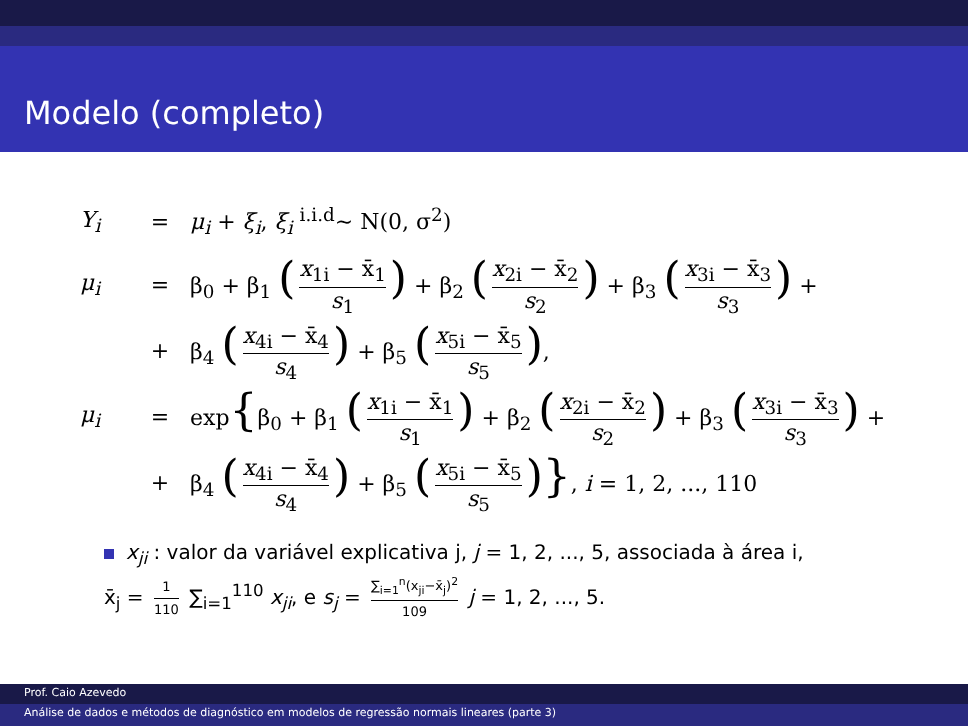Modelo (completo)
Y<sub>i</sub> = μ<sub>i</sub> + ξ<sub>i</sub>, ξ<sub>i</sub> <sup>i.i.d</sup>∼ N(0, σ<sup>2</sup>)
μ<sub>i</sub> = β<sub>0</sub> + β<sub>1</sub> (x<sub>1i</sub> − x̄<sub>1</sub> s<sub>1</sub>) + β<sub>2</sub> (x<sub>2i</sub> − x̄<sub>2</sub> s<sub>2</sub>) + β<sub>3</sub> (x<sub>3i</sub> − x̄<sub>3</sub> s<sub>3</sub>) +
+ β<sub>4</sub> (x<sub>4i</sub> − x̄<sub>4</sub> s<sub>4</sub>) + β<sub>5</sub> (x<sub>5i</sub> − x̄<sub>5</sub> s<sub>5</sub>),
μ<sub>i</sub> = exp{β<sub>0</sub> + β<sub>1</sub> (x<sub>1i</sub> − x̄<sub>1</sub> s<sub>1</sub>) + β<sub>2</sub> (x<sub>2i</sub> − x̄<sub>2</sub> s<sub>2</sub>) + β<sub>3</sub> (x<sub>3i</sub> − x̄<sub>3</sub> s<sub>3</sub>) +
+ β<sub>4</sub> (x<sub>4i</sub> − x̄<sub>4</sub> s<sub>4</sub>) + β<sub>5</sub> (x<sub>5i</sub> − x̄<sub>5</sub> s<sub>5</sub>)}, i = 1, 2, ..., 110
x<sub>ji</sub> : valor da variável explicativa j, j = 1, 2, ..., 5, associada à área i,
x̄<sub>j</sub> = 1 110 ∑<sub>i=1</sub><sup>110</sup> x<sub>ji</sub>, e s<sub>j</sub> = ∑<sub>i=1</sub><sup>n</sup>(x<sub>ji</sub>−x̄<sub>j</sub>)<sup>2</sup> 109 j = 1, 2, ..., 5.
Prof. Caio Azevedo
Análise de dados e métodos de diagnóstico em modelos de regressão normais lineares (parte 3)